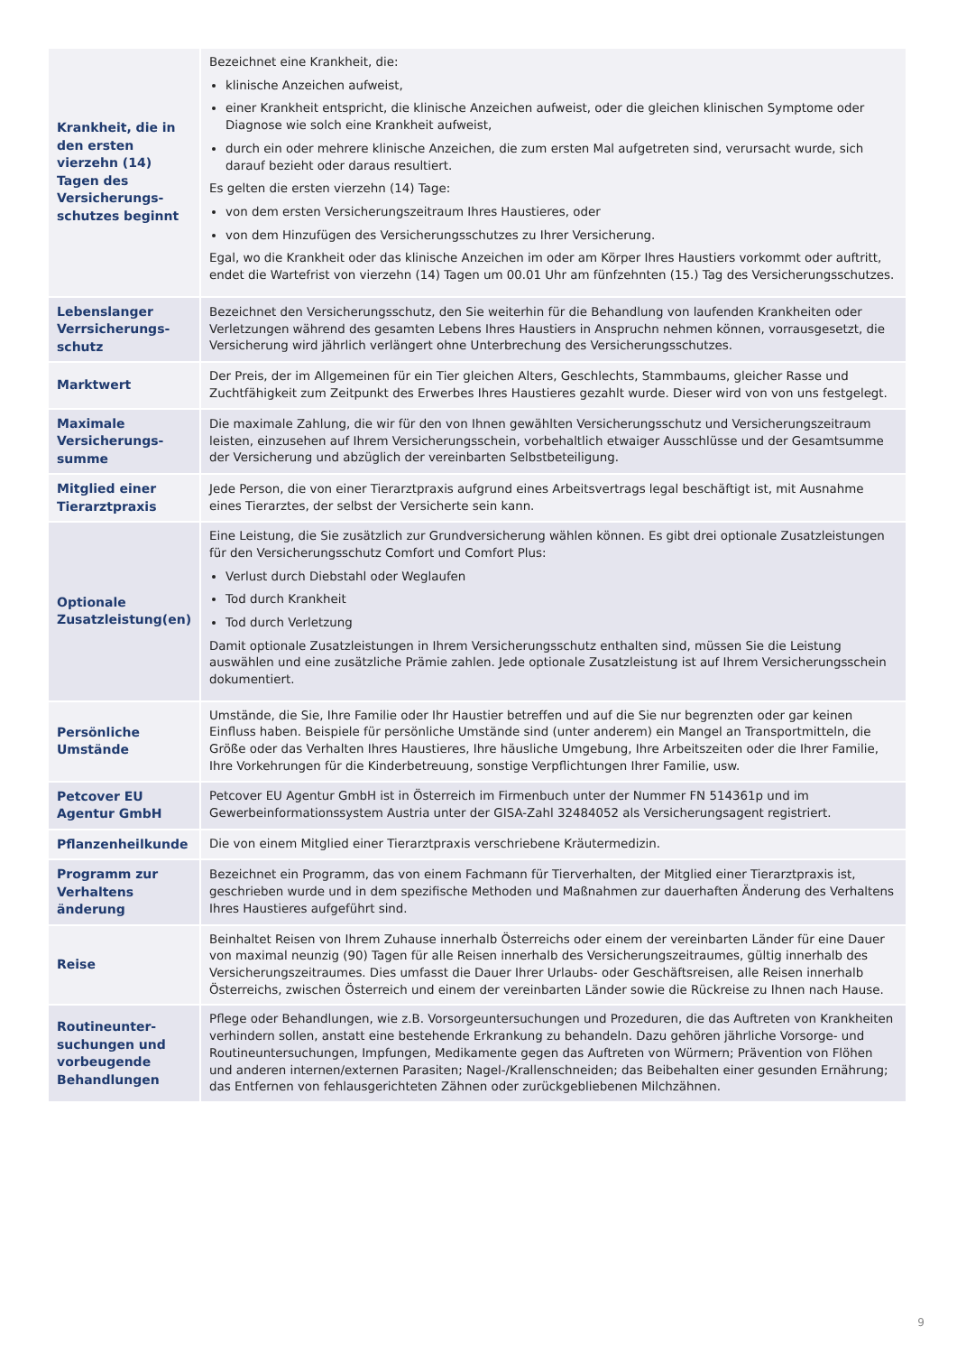| Krankheit, die in den ersten vierzehn (14) Tagen des Versicherungs­schutzes beginnt | Bezeichnet eine Krankheit, die: klinische Anzeichen aufweist, einer Krankheit entspricht, die klinische Anzeichen aufweist, oder die gleichen klinischen Symptome oder Diagnose wie solch eine Krankheit aufweist, durch ein oder mehrere klinische Anzeichen, die zum ersten Mal aufgetreten sind, verursacht wurde, sich darauf bezieht oder daraus resultiert. Es gelten die ersten vierzehn (14) Tage: von dem ersten Versicherungszeitraum Ihres Haustieres, oder von dem Hinzufügen des Versicherungsschutzes zu Ihrer Versicherung. Egal, wo die Krankheit oder das klinische Anzeichen im oder am Körper Ihres Haustiers vorkommt oder auftritt, endet die Wartefrist von vierzehn (14) Tagen um 00.01 Uhr am fünfzehnten (15.) Tag des Versicherungsschutzes. |
| Lebenslanger Verrsicherungs­schutz | Bezeichnet den Versicherungsschutz, den Sie weiterhin für die Behandlung von laufenden Krankheiten oder Verletzungen während des gesamten Lebens Ihres Haustiers in Anspruchn nehmen können, vorrausgesetzt, die Versicherung wird jährlich verlängert ohne Unterbrechung des Versicherungsschutzes. |
| Marktwert | Der Preis, der im Allgemeinen für ein Tier gleichen Alters, Geschlechts, Stammbaums, gleicher Rasse und Zuchtfähigkeit zum Zeitpunkt des Erwerbes Ihres Haustieres gezahlt wurde. Dieser wird von von uns festgelegt. |
| Maximale Versicherungs­summe | Die maximale Zahlung, die wir für den von Ihnen gewählten Versicherungsschutz und Versicherungszeitraum leisten, einzusehen auf Ihrem Versicherungsschein, vorbehaltlich etwaiger Ausschlüsse und der Gesamtsumme der Versicherung und abzüglich der vereinbarten Selbstbeteiligung. |
| Mitglied einer Tierarztpraxis | Jede Person, die von einer Tierarztpraxis aufgrund eines Arbeitsvertrags legal beschäftigt ist, mit Ausnahme eines Tierarztes, der selbst der Versicherte sein kann. |
| Optionale Zusatzleistung(en) | Eine Leistung, die Sie zusätzlich zur Grundversicherung wählen können. Es gibt drei optionale Zusatzleistungen für den Versicherungsschutz Comfort und Comfort Plus: Verlust durch Diebstahl oder Weglaufen Tod durch Krankheit Tod durch Verletzung Damit optionale Zusatzleistungen in Ihrem Versicherungsschutz enthalten sind, müssen Sie die Leistung auswählen und eine zusätzliche Prämie zahlen. Jede optionale Zusatzleistung ist auf Ihrem Versicherungsschein dokumentiert. |
| Persönliche Umstände | Umstände, die Sie, Ihre Familie oder Ihr Haustier betreffen und auf die Sie nur begrenzten oder gar keinen Einfluss haben. Beispiele für persönliche Umstände sind (unter anderem) ein Mangel an Transportmitteln, die Größe oder das Verhalten Ihres Haustieres, Ihre häusliche Umgebung, Ihre Arbeitszeiten oder die Ihrer Familie, Ihre Vorkehrungen für die Kinderbetreuung, sonstige Verpflichtungen Ihrer Familie, usw. |
| Petcover EU Agentur GmbH | Petcover EU Agentur GmbH ist in Österreich im Firmenbuch unter der Nummer FN 514361p und im Gewerbeinformationssystem Austria unter der GISA-Zahl 32484052 als Versicherungsagent registriert. |
| Pflanzenheilkunde | Die von einem Mitglied einer Tierarztpraxis verschriebene Kräutermedizin. |
| Programm zur Verhaltens änderung | Bezeichnet ein Programm, das von einem Fachmann für Tierverhalten, der Mitglied einer Tierarztpraxis ist, geschrieben wurde und in dem spezifische Methoden und Maßnahmen zur dauerhaften Änderung des Verhaltens Ihres Haustieres aufgeführt sind. |
| Reise | Beinhaltet Reisen von Ihrem Zuhause innerhalb Österreichs oder einem der vereinbarten Länder für eine Dauer von maximal neunzig (90) Tagen für alle Reisen innerhalb des Versicherungszeitraumes, gültig innerhalb des Versicherungszeitraumes. Dies umfasst die Dauer Ihrer Urlaubs- oder Geschäftsreisen, alle Reisen innerhalb Österreichs, zwischen Österreich und einem der vereinbarten Länder sowie die Rückreise zu Ihnen nach Hause. |
| Routineunter­suchungen und vorbeugende Behandlungen | Pflege oder Behandlungen, wie z.B. Vorsorgeuntersuchungen und Prozeduren, die das Auftreten von Krankheiten verhindern sollen, anstatt eine bestehende Erkrankung zu behandeln. Dazu gehören jährliche Vorsorge- und Routineuntersuchungen, Impfungen, Medikamente gegen das Auftreten von Würmern; Prävention von Flöhen und anderen internen/externen Parasiten; Nagel-/Krallenschneiden; das Beibehalten einer gesunden Ernährung; das Entfernen von fehlausgerichteten Zähnen oder zurückgebliebenen Milchzähnen. |
9